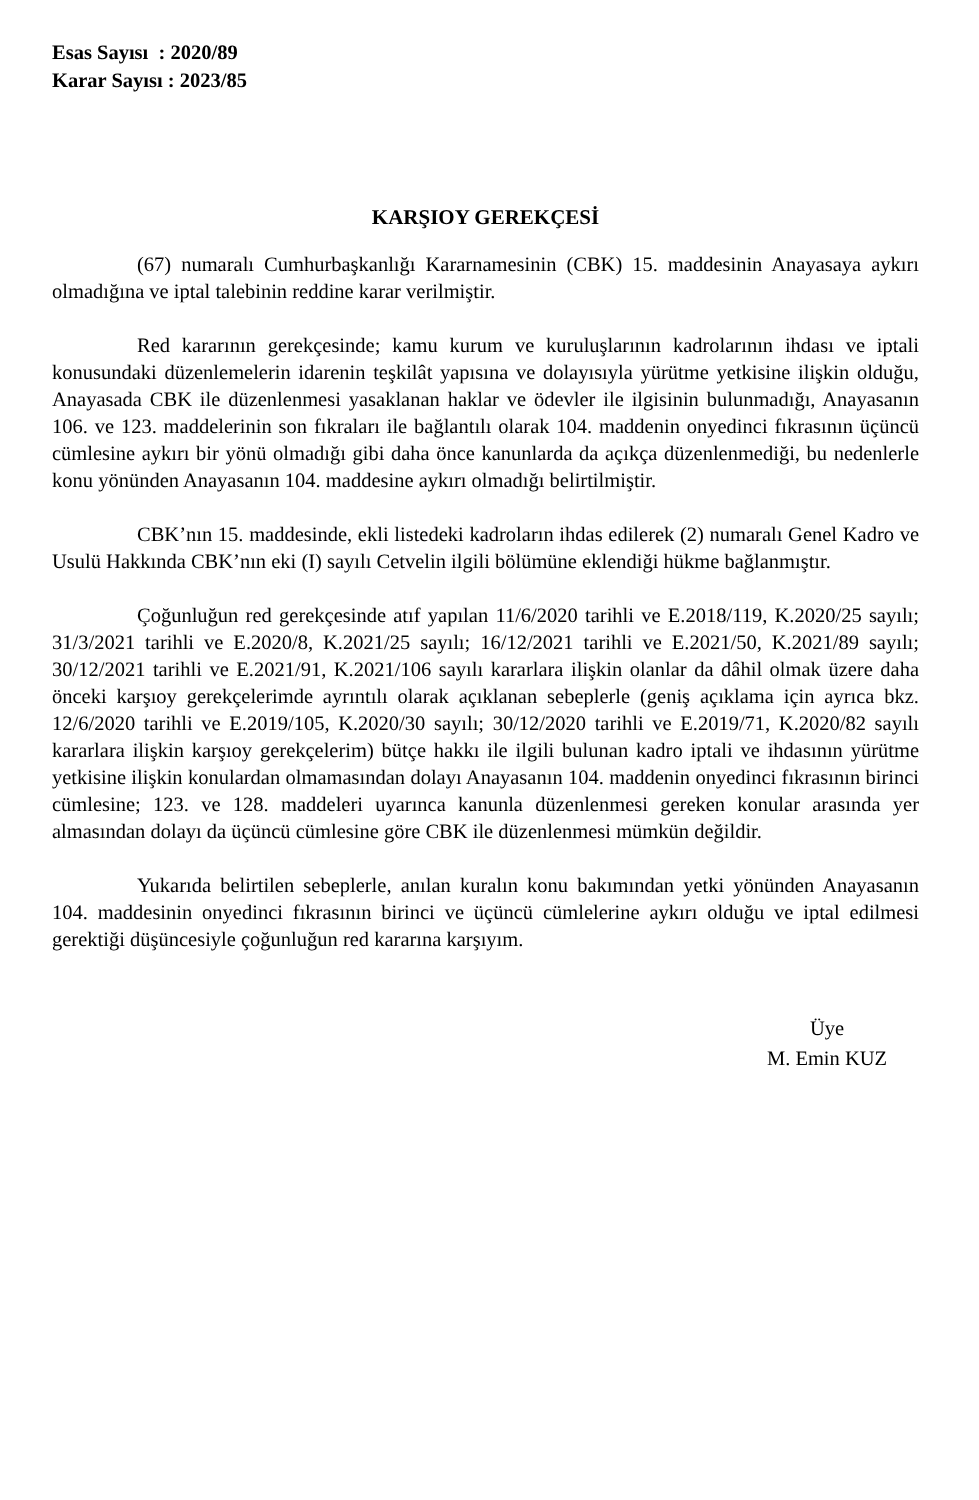Esas Sayısı : 2020/89
Karar Sayısı : 2023/85
KARŞIOY GEREKÇESİ
(67) numaralı Cumhurbaşkanlığı Kararnamesinin (CBK) 15. maddesinin Anayasaya aykırı olmadığına ve iptal talebinin reddine karar verilmiştir.
Red kararının gerekçesinde; kamu kurum ve kuruluşlarının kadrolarının ihdası ve iptali konusundaki düzenlemelerin idarenin teşkilât yapısına ve dolayısıyla yürütme yetkisine ilişkin olduğu, Anayasada CBK ile düzenlenmesi yasaklanan haklar ve ödevler ile ilgisinin bulunmadığı, Anayasanın 106. ve 123. maddelerinin son fıkraları ile bağlantılı olarak 104. maddenin onyedinci fıkrasının üçüncü cümlesine aykırı bir yönü olmadığı gibi daha önce kanunlarda da açıkça düzenlenmediği, bu nedenlerle konu yönünden Anayasanın 104. maddesine aykırı olmadığı belirtilmiştir.
CBK’nın 15. maddesinde, ekli listedeki kadroların ihdas edilerek (2) numaralı Genel Kadro ve Usulü Hakkında CBK’nın eki (I) sayılı Cetvelin ilgili bölümüne eklendiği hükme bağlanmıştır.
Çoğunluğun red gerekçesinde atıf yapılan 11/6/2020 tarihli ve E.2018/119, K.2020/25 sayılı; 31/3/2021 tarihli ve E.2020/8, K.2021/25 sayılı; 16/12/2021 tarihli ve E.2021/50, K.2021/89 sayılı; 30/12/2021 tarihli ve E.2021/91, K.2021/106 sayılı kararlara ilişkin olanlar da dâhil olmak üzere daha önceki karşıoy gerekçelerimde ayrıntılı olarak açıklanan sebeplerle (geniş açıklama için ayrıca bkz. 12/6/2020 tarihli ve E.2019/105, K.2020/30 sayılı; 30/12/2020 tarihli ve E.2019/71, K.2020/82 sayılı kararlara ilişkin karşıoy gerekçelerim) bütçe hakkı ile ilgili bulunan kadro iptali ve ihdasının yürütme yetkisine ilişkin konulardan olmamasından dolayı Anayasanın 104. maddenin onyedinci fıkrasının birinci cümlesine; 123. ve 128. maddeleri uyarınca kanunla düzenlenmesi gereken konular arasında yer almasından dolayı da üçüncü cümlesine göre CBK ile düzenlenmesi mümkün değildir.
Yukarıda belirtilen sebeplerle, anılan kuralın konu bakımından yetki yönünden Anayasanın 104. maddesinin onyedinci fıkrasının birinci ve üçüncü cümlelerine aykırı olduğu ve iptal edilmesi gerektiği düşüncesiyle çoğunluğun red kararına karşıyım.
Üye
M. Emin KUZ